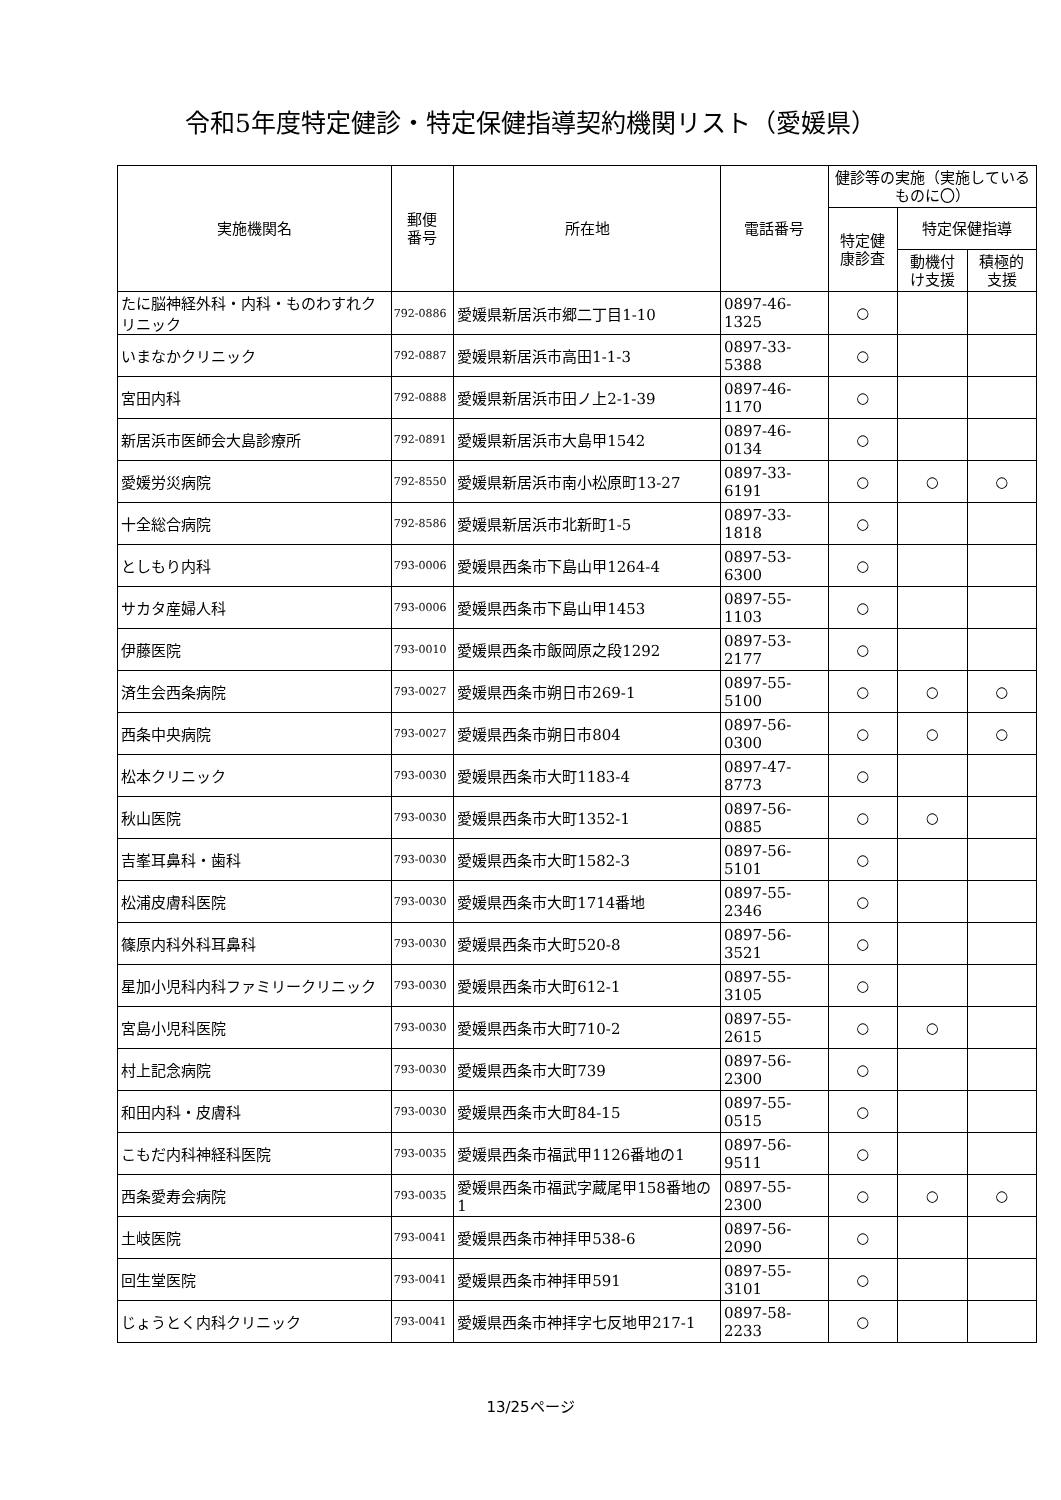令和5年度特定健診・特定保健指導契約機関リスト（愛媛県）
| 実施機関名 | 郵便 番号 | 所在地 | 電話番号 | 健診等の実施（実施しているものに〇） | | |
| --- | --- | --- | --- | --- | --- | --- |
| | | | | 特定健 康診査 | 特定保健指導 | |
| | | | | | 動機付 け支援 | 積極的 支援 |
| たに脳神経外科・内科・ものわすれクリニック | 792-0886 | 愛媛県新居浜市郷二丁目1-10 | 0897-46-1325 | ○ | | |
| いまなかクリニック | 792-0887 | 愛媛県新居浜市高田1-1-3 | 0897-33-5388 | ○ | | |
| 宮田内科 | 792-0888 | 愛媛県新居浜市田ノ上2-1-39 | 0897-46-1170 | ○ | | |
| 新居浜市医師会大島診療所 | 792-0891 | 愛媛県新居浜市大島甲1542 | 0897-46-0134 | ○ | | |
| 愛媛労災病院 | 792-8550 | 愛媛県新居浜市南小松原町13-27 | 0897-33-6191 | ○ | ○ | ○ |
| 十全総合病院 | 792-8586 | 愛媛県新居浜市北新町1-5 | 0897-33-1818 | ○ | | |
| としもり内科 | 793-0006 | 愛媛県西条市下島山甲1264-4 | 0897-53-6300 | ○ | | |
| サカタ産婦人科 | 793-0006 | 愛媛県西条市下島山甲1453 | 0897-55-1103 | ○ | | |
| 伊藤医院 | 793-0010 | 愛媛県西条市飯岡原之段1292 | 0897-53-2177 | ○ | | |
| 済生会西条病院 | 793-0027 | 愛媛県西条市朔日市269-1 | 0897-55-5100 | ○ | ○ | ○ |
| 西条中央病院 | 793-0027 | 愛媛県西条市朔日市804 | 0897-56-0300 | ○ | ○ | ○ |
| 松本クリニック | 793-0030 | 愛媛県西条市大町1183-4 | 0897-47-8773 | ○ | | |
| 秋山医院 | 793-0030 | 愛媛県西条市大町1352-1 | 0897-56-0885 | ○ | ○ | |
| 吉峯耳鼻科・歯科 | 793-0030 | 愛媛県西条市大町1582-3 | 0897-56-5101 | ○ | | |
| 松浦皮膚科医院 | 793-0030 | 愛媛県西条市大町1714番地 | 0897-55-2346 | ○ | | |
| 篠原内科外科耳鼻科 | 793-0030 | 愛媛県西条市大町520-8 | 0897-56-3521 | ○ | | |
| 星加小児科内科ファミリークリニック | 793-0030 | 愛媛県西条市大町612-1 | 0897-55-3105 | ○ | | |
| 宮島小児科医院 | 793-0030 | 愛媛県西条市大町710-2 | 0897-55-2615 | ○ | ○ | |
| 村上記念病院 | 793-0030 | 愛媛県西条市大町739 | 0897-56-2300 | ○ | | |
| 和田内科・皮膚科 | 793-0030 | 愛媛県西条市大町84-15 | 0897-55-0515 | ○ | | |
| こもだ内科神経科医院 | 793-0035 | 愛媛県西条市福武甲1126番地の1 | 0897-56-9511 | ○ | | |
| 西条愛寿会病院 | 793-0035 | 愛媛県西条市福武字蔵尾甲158番地の1 | 0897-55-2300 | ○ | ○ | ○ |
| 土岐医院 | 793-0041 | 愛媛県西条市神拝甲538-6 | 0897-56-2090 | ○ | | |
| 回生堂医院 | 793-0041 | 愛媛県西条市神拝甲591 | 0897-55-3101 | ○ | | |
| じょうとく内科クリニック | 793-0041 | 愛媛県西条市神拝字七反地甲217-1 | 0897-58-2233 | ○ | | |
13/25ページ